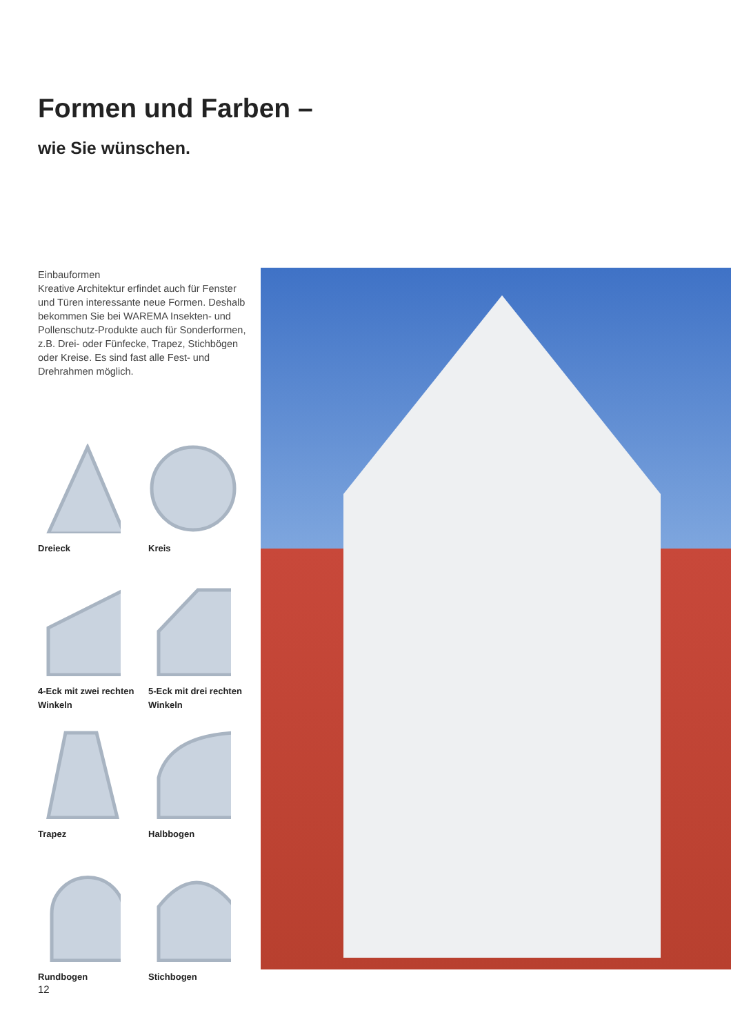Formen und Farben –
wie Sie wünschen.
Einbauformen
Kreative Architektur erfindet auch für Fenster und Türen interessante neue Formen. Deshalb bekommen Sie bei WAREMA Insekten- und Pollenschutz-Produkte auch für Sonderformen, z.B. Drei- oder Fünfecke, Trapez, Stichbögen oder Kreise. Es sind fast alle Fest- und Drehrahmen möglich.
Dreieck
Kreis
4-Eck mit zwei rechten Winkeln
5-Eck mit drei rechten Winkeln
Trapez
Halbbogen
Rundbogen
Stichbogen
12